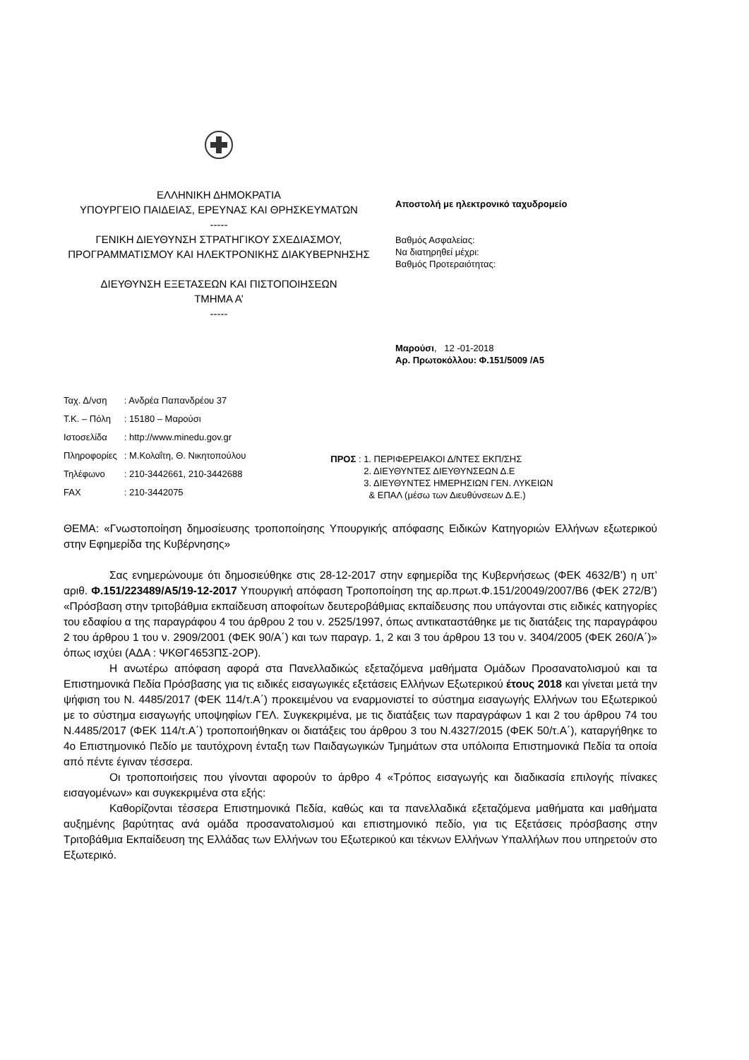ΕΛΛΗΝΙΚΗ ΔΗΜΟΚΡΑΤΙΑ
ΥΠΟΥΡΓΕΙΟ ΠΑΙΔΕΙΑΣ, ΕΡΕΥΝΑΣ ΚΑΙ ΘΡΗΣΚΕΥΜΑΤΩΝ
-----
ΓΕΝΙΚΗ ΔΙΕΥΘΥΝΣΗ ΣΤΡΑΤΗΓΙΚΟΥ ΣΧΕΔΙΑΣΜΟΥ, ΠΡΟΓΡΑΜΜΑΤΙΣΜΟΥ ΚΑΙ ΗΛΕΚΤΡΟΝΙΚΗΣ ΔΙΑΚΥΒΕΡΝΗΣΗΣ
ΔΙΕΥΘΥΝΣΗ ΕΞΕΤΑΣΕΩΝ ΚΑΙ ΠΙΣΤΟΠΟΙΗΣΕΩΝ
ΤΜΗΜΑ Α’
-----
Αποστολή με ηλεκτρονικό ταχυδρομείο
Βαθμός Ασφαλείας:
Να διατηρηθεί μέχρι:
Βαθμός Προτεραιότητας:
Μαρούσι, 12 -01-2018
Αρ. Πρωτοκόλλου: Φ.151/5009 /Α5
| Ταχ. Δ/νση | : Ανδρέα Παπανδρέου 37 |
| Τ.Κ. – Πόλη | : 15180 – Μαρούσι |
| Ιστοσελίδα | : http://www.minedu.gov.gr |
| Πληροφορίες | : Μ.Κολαΐτη, Θ. Νικητοπούλου |
| Τηλέφωνο | : 210-3442661, 210-3442688 |
| FAX | : 210-3442075 |
ΠΡΟΣ : 1. ΠΕΡΙΦΕΡΕΙΑΚΟΙ Δ/ΝΤΕΣ ΕΚΠ/ΣΗΣ
2. ΔΙΕΥΘΥΝΤΕΣ ΔΙΕΥΘΥΝΣΕΩΝ Δ.Ε
3. ΔΙΕΥΘΥΝΤΕΣ ΗΜΕΡΗΣΙΩΝ ΓΕΝ. ΛΥΚΕΙΩΝ
& ΕΠΑΛ (μέσω των Διευθύνσεων Δ.Ε.)
ΘΕΜΑ: «Γνωστοποίηση δημοσίευσης τροποποίησης Υπουργικής απόφασης Ειδικών Κατηγοριών Ελλήνων εξωτερικού στην Εφημερίδα της Κυβέρνησης»
Σας ενημερώνουμε ότι δημοσιεύθηκε στις 28-12-2017 στην εφημερίδα της Κυβερνήσεως (ΦΕΚ 4632/Β’) η υπ’ αριθ. Φ.151/223489/Α5/19-12-2017 Υπουργική απόφαση Τροποποίηση της αρ.πρωτ.Φ.151/20049/2007/Β6 (ΦΕΚ 272/Β’) «Πρόσβαση στην τριτοβάθμια εκπαίδευση αποφοίτων δευτεροβάθμιας εκπαίδευσης που υπάγονται στις ειδικές κατηγορίες του εδαφίου α της παραγράφου 4 του άρθρου 2 του ν. 2525/1997, όπως αντικαταστάθηκε με τις διατάξεις της παραγράφου 2 του άρθρου 1 του ν. 2909/2001 (ΦΕΚ 90/Α΄) και των παραγρ. 1, 2 και 3 του άρθρου 13 του ν. 3404/2005 (ΦΕΚ 260/Α΄)» όπως ισχύει (ΑΔΑ : ΨΚΘΓ4653ΠΣ-2ΟΡ).
Η ανωτέρω απόφαση αφορά στα Πανελλαδικώς εξεταζόμενα μαθήματα Ομάδων Προσανατολισμού και τα Επιστημονικά Πεδία Πρόσβασης για τις ειδικές εισαγωγικές εξετάσεις Ελλήνων Εξωτερικού έτους 2018 και γίνεται μετά την ψήφιση του Ν. 4485/2017 (ΦΕΚ 114/τ.Α΄) προκειμένου να εναρμονιστεί το σύστημα εισαγωγής Ελλήνων του Εξωτερικού με το σύστημα εισαγωγής υποψηφίων ΓΕΛ. Συγκεκριμένα, με τις διατάξεις των παραγράφων 1 και 2 του άρθρου 74 του Ν.4485/2017 (ΦΕΚ 114/τ.Α΄) τροποποιήθηκαν οι διατάξεις του άρθρου 3 του Ν.4327/2015 (ΦΕΚ 50/τ.Α΄), καταργήθηκε το 4ο Επιστημονικό Πεδίο με ταυτόχρονη ένταξη των Παιδαγωγικών Τμημάτων στα υπόλοιπα Επιστημονικά Πεδία τα οποία από πέντε έγιναν τέσσερα.
Οι τροποποιήσεις που γίνονται αφορούν το άρθρο 4 «Τρόπος εισαγωγής και διαδικασία επιλογής πίνακες εισαγομένων» και συγκεκριμένα στα εξής:
Καθορίζονται τέσσερα Επιστημονικά Πεδία, καθώς και τα πανελλαδικά εξεταζόμενα μαθήματα και μαθήματα αυξημένης βαρύτητας ανά ομάδα προσανατολισμού και επιστημονικό πεδίο, για τις Εξετάσεις πρόσβασης στην Τριτοβάθμια Εκπαίδευση της Ελλάδας των Ελλήνων του Εξωτερικού και τέκνων Ελλήνων Υπαλλήλων που υπηρετούν στο Εξωτερικό.